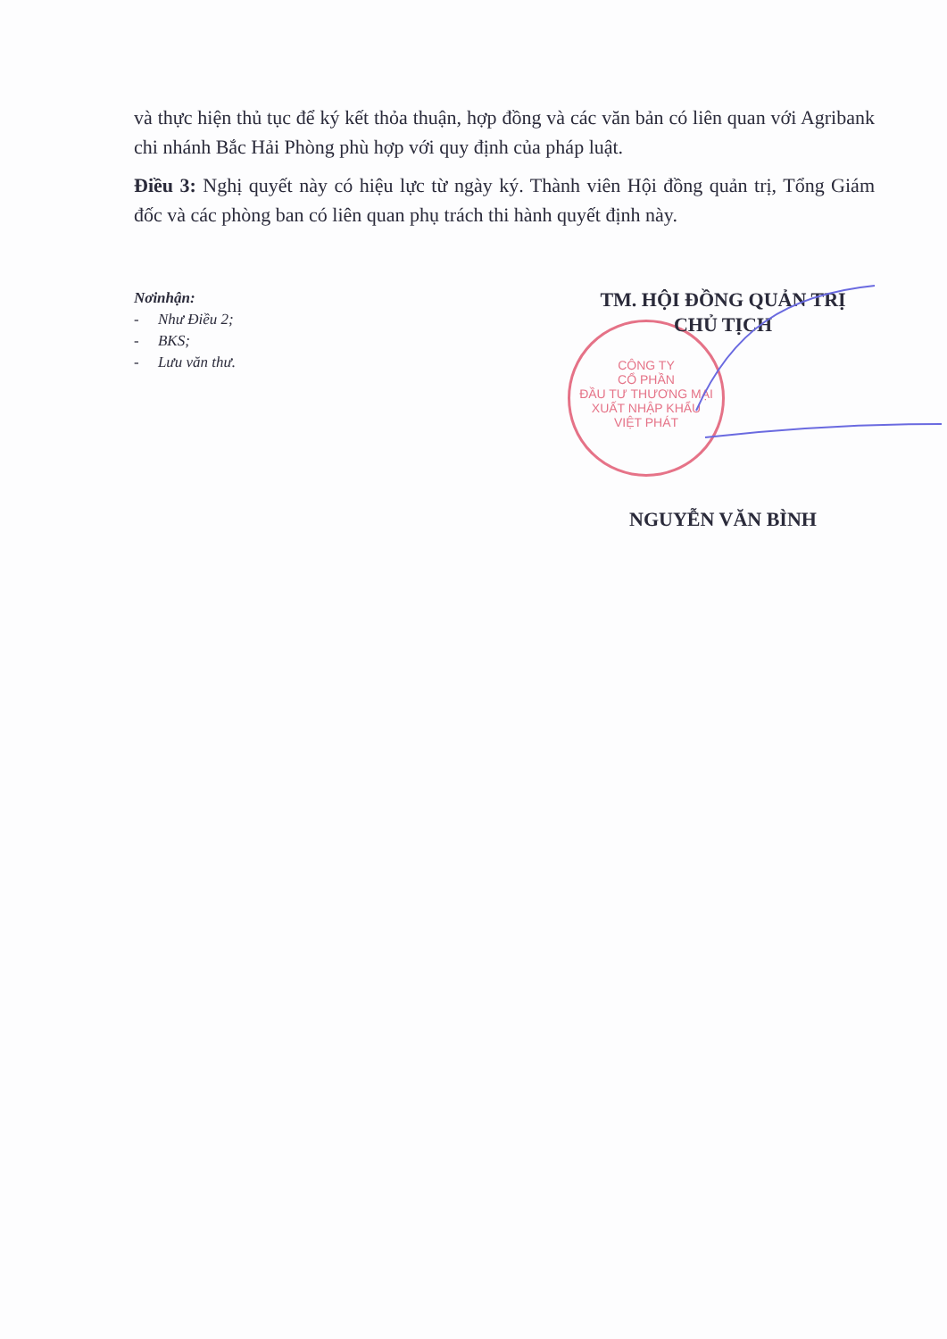và thực hiện thủ tục để ký kết thỏa thuận, hợp đồng và các văn bản có liên quan với Agribank chi nhánh Bắc Hải Phòng phù hợp với quy định của pháp luật.
Điều 3: Nghị quyết này có hiệu lực từ ngày ký. Thành viên Hội đồng quản trị, Tổng Giám đốc và các phòng ban có liên quan phụ trách thi hành quyết định này.
Nơinhận:
- Như Điều 2;
- BKS;
- Lưu văn thư.
CÔNG TY
CỔ PHẦN
ĐẦU TƯ THƯƠNG MẠI
XUẤT NHẬP KHẨU
VIỆT PHÁT
TM. HỘI ĐỒNG QUẢN TRỊ
CHỦ TỊCH
NGUYỄN VĂN BÌNH